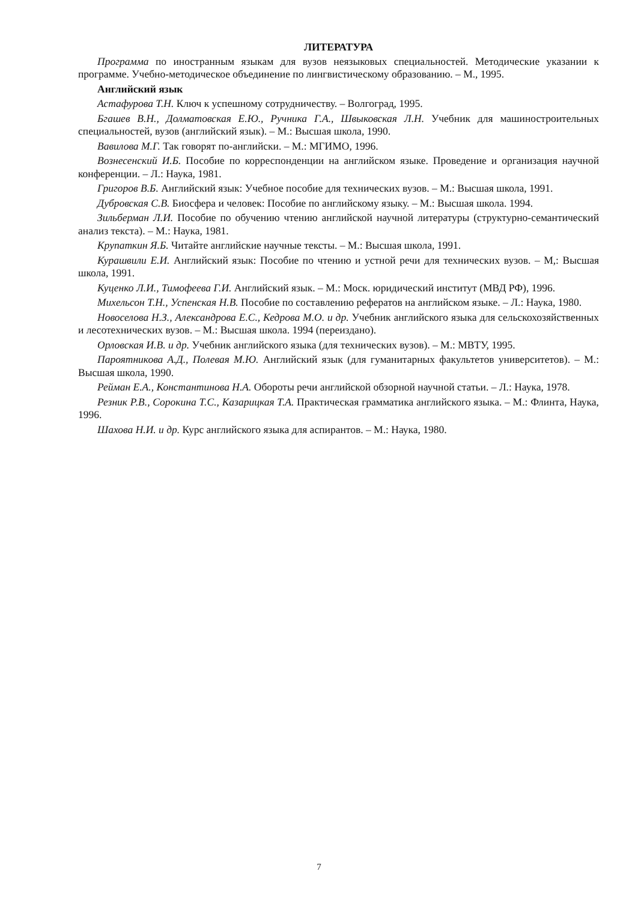ЛИТЕРАТУРА
Программа по иностранным языкам для вузов неязыковых специальностей. Методические указании к программе. Учебно-методическое объединение по лингвистическому образованию. – М., 1995.
Английский язык
Астафурова Т.Н. Ключ к успешному сотрудничеству. – Волгоград, 1995.
Бгашев В.Н., Долматовская Е.Ю., Ручника Г.А., Швыковская Л.Н. Учебник для машиностроительных специальностей, вузов (английский язык). – М.: Высшая школа, 1990.
Вавилова М.Г. Так говорят по-английски. – М.: МГИМО, 1996.
Вознесенский И.Б. Пособие по корреспонденции на английском языке. Проведение и организация научной конференции. – Л.: Наука, 1981.
Григоров В.Б. Английский язык: Учебное пособие для технических вузов. – М.: Высшая школа, 1991.
Дубровская С.В. Биосфера и человек: Пособие по английскому языку. – М.: Высшая школа. 1994.
Зильберман Л.И. Пособие по обучению чтению английской научной литературы (структурно-семантический анализ текста). – М.: Наука, 1981.
Крупаткин Я.Б. Читайте английские научные тексты. – М.: Высшая школа, 1991.
Курашвили Е.И. Английский язык: Пособие по чтению и устной речи для технических вузов. – М,: Высшая школа, 1991.
Куценко Л.И., Тимофеева Г.И. Английский язык. – М.: Моск. юридический институт (МВД РФ), 1996.
Михельсон Т.Н., Успенская Н.В. Пособие по составлению рефератов на английском языке. – Л.: Наука, 1980.
Новоселова Н.З., Александрова Е.С., Кедрова М.О. и др. Учебник английского языка для сельскохозяйственных и лесотехнических вузов. – М.: Высшая школа. 1994 (переиздано).
Орловская И.В. и др. Учебник английского языка (для технических вузов). – М.: МВТУ, 1995.
Пароятникова А.Д., Полевая М.Ю. Английский язык (для гуманитарных факультетов университетов). – М.: Высшая школа, 1990.
Рейман Е.А., Константинова Н.А. Обороты речи английской обзорной научной статьи. – Л.: Наука, 1978.
Резник Р.В., Сорокина Т.С., Казарицкая Т.А. Практическая грамматика английского языка. – М.: Флинта, Наука, 1996.
Шахова Н.И. и др. Курс английского языка для аспирантов. – М.: Наука, 1980.
7